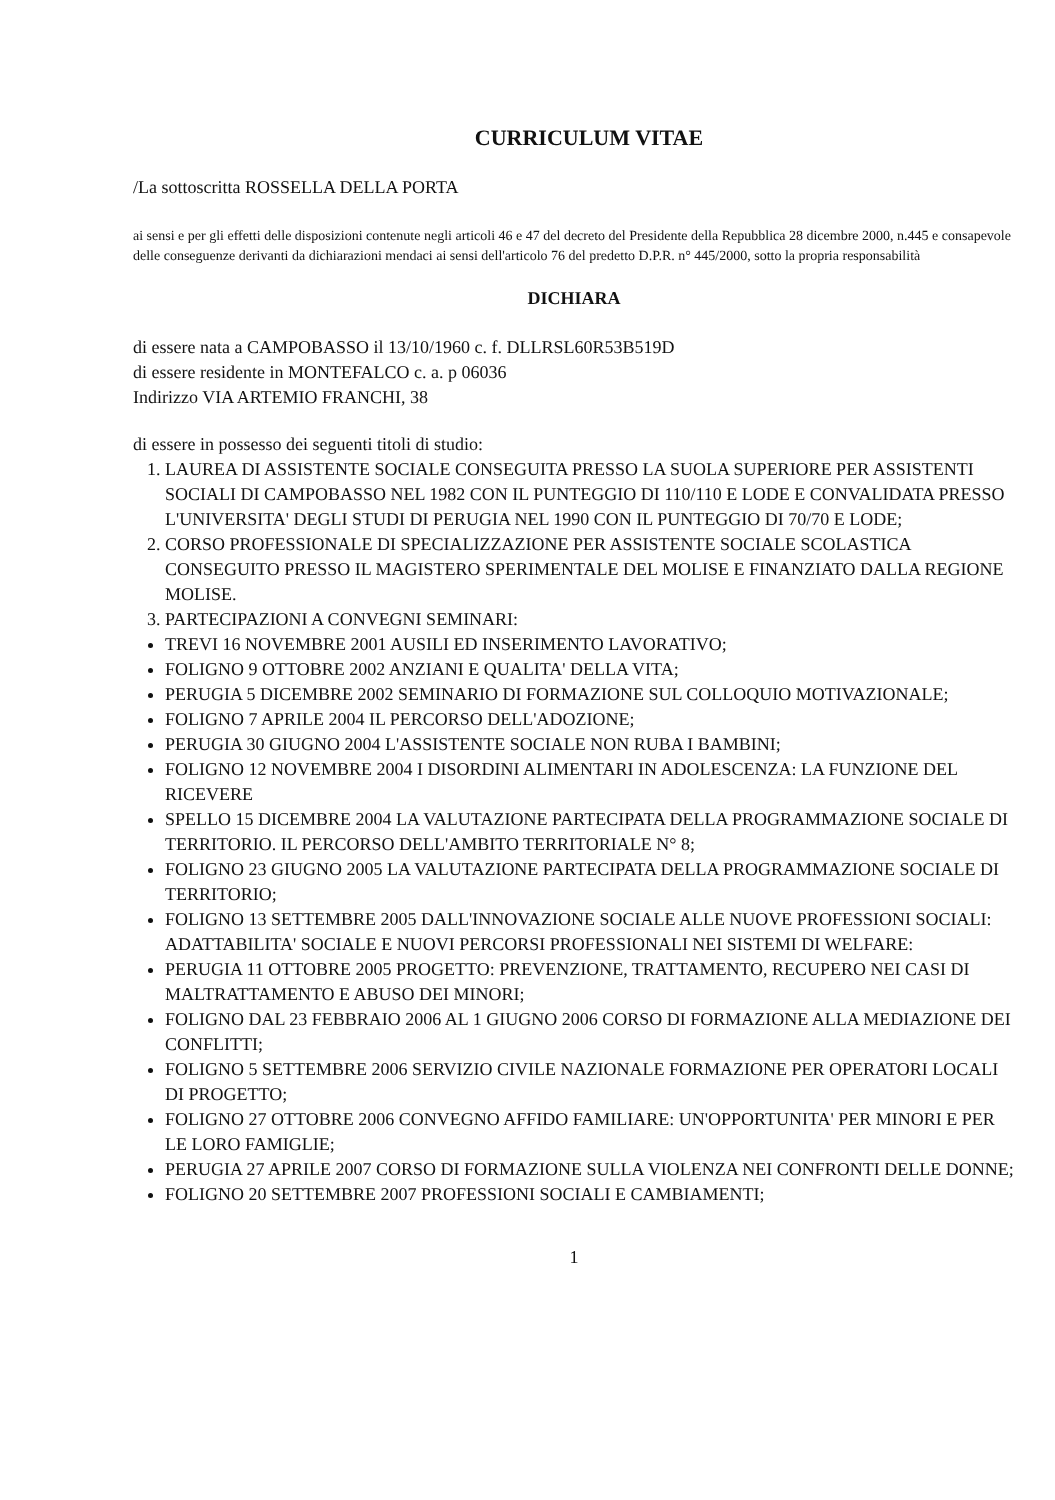CURRICULUM VITAE
/La sottoscritta ROSSELLA DELLA PORTA
ai sensi e per gli effetti delle disposizioni contenute negli articoli 46 e 47 del decreto del Presidente della Repubblica 28 dicembre 2000, n.445 e consapevole delle conseguenze derivanti da dichiarazioni mendaci ai sensi dell'articolo 76 del predetto D.P.R. n° 445/2000, sotto la propria responsabilità
DICHIARA
di essere nata a CAMPOBASSO il 13/10/1960 c. f. DLLRSL60R53B519D
di essere residente in MONTEFALCO c. a. p 06036
Indirizzo VIA ARTEMIO FRANCHI, 38
di essere in possesso dei seguenti titoli di studio:
1. LAUREA DI ASSISTENTE SOCIALE CONSEGUITA PRESSO LA SUOLA SUPERIORE PER ASSISTENTI SOCIALI DI CAMPOBASSO NEL 1982 CON IL PUNTEGGIO DI 110/110 E LODE E CONVALIDATA PRESSO L'UNIVERSITA' DEGLI STUDI DI PERUGIA NEL 1990 CON IL PUNTEGGIO DI 70/70 E LODE;
2. CORSO PROFESSIONALE DI SPECIALIZZAZIONE PER ASSISTENTE SOCIALE SCOLASTICA CONSEGUITO PRESSO IL MAGISTERO SPERIMENTALE DEL MOLISE E FINANZIATO DALLA REGIONE MOLISE.
3. PARTECIPAZIONI A CONVEGNI SEMINARI:
TREVI 16 NOVEMBRE 2001 AUSILI ED INSERIMENTO LAVORATIVO;
FOLIGNO 9 OTTOBRE 2002 ANZIANI E QUALITA' DELLA VITA;
PERUGIA 5 DICEMBRE 2002 SEMINARIO DI FORMAZIONE SUL COLLOQUIO MOTIVAZIONALE;
FOLIGNO 7 APRILE 2004 IL PERCORSO DELL'ADOZIONE;
PERUGIA 30 GIUGNO 2004 L'ASSISTENTE SOCIALE NON RUBA I BAMBINI;
FOLIGNO 12 NOVEMBRE 2004 I DISORDINI ALIMENTARI IN ADOLESCENZA: LA FUNZIONE DEL RICEVERE
SPELLO 15 DICEMBRE 2004 LA VALUTAZIONE PARTECIPATA DELLA PROGRAMMAZIONE SOCIALE DI TERRITORIO. IL PERCORSO DELL'AMBITO TERRITORIALE N° 8;
FOLIGNO 23 GIUGNO 2005 LA VALUTAZIONE PARTECIPATA DELLA PROGRAMMAZIONE SOCIALE DI TERRITORIO;
FOLIGNO 13 SETTEMBRE 2005 DALL'INNOVAZIONE SOCIALE ALLE NUOVE PROFESSIONI SOCIALI: ADATTABILITA' SOCIALE E NUOVI PERCORSI PROFESSIONALI NEI SISTEMI DI WELFARE:
PERUGIA 11 OTTOBRE 2005 PROGETTO: PREVENZIONE, TRATTAMENTO, RECUPERO NEI CASI DI MALTRATTAMENTO E ABUSO DEI MINORI;
FOLIGNO DAL 23 FEBBRAIO 2006 AL 1 GIUGNO 2006 CORSO DI FORMAZIONE ALLA MEDIAZIONE DEI CONFLITTI;
FOLIGNO 5 SETTEMBRE 2006 SERVIZIO CIVILE NAZIONALE FORMAZIONE PER OPERATORI LOCALI DI PROGETTO;
FOLIGNO 27 OTTOBRE 2006 CONVEGNO AFFIDO FAMILIARE: UN'OPPORTUNITA' PER MINORI E PER LE LORO FAMIGLIE;
PERUGIA 27 APRILE 2007 CORSO DI FORMAZIONE SULLA VIOLENZA NEI CONFRONTI DELLE DONNE;
FOLIGNO 20 SETTEMBRE 2007 PROFESSIONI SOCIALI E CAMBIAMENTI;
1